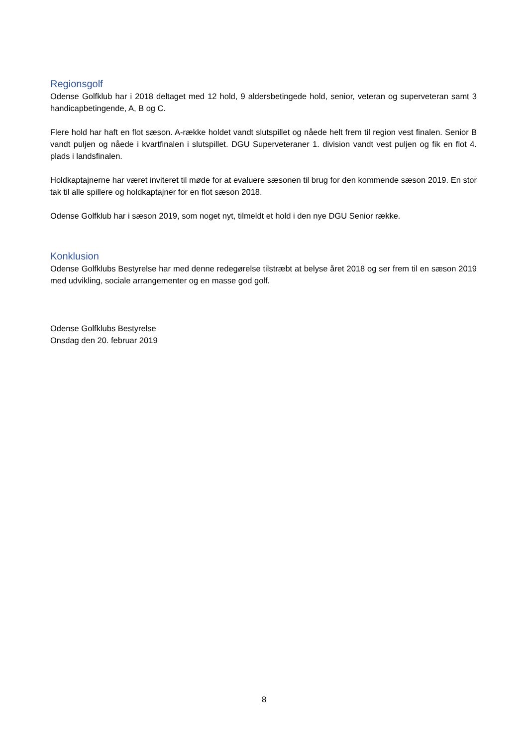Regionsgolf
Odense Golfklub har i 2018 deltaget med 12 hold, 9 aldersbetingede hold, senior, veteran og superveteran samt 3 handicapbetingende, A, B og C.
Flere hold har haft en flot sæson. A-række holdet vandt slutspillet og nåede helt frem til region vest finalen. Senior B vandt puljen og nåede i kvartfinalen i slutspillet. DGU Superveteraner 1. division vandt vest puljen og fik en flot 4. plads i landsfinalen.
Holdkaptajnerne har været inviteret til møde for at evaluere sæsonen til brug for den kommende sæson 2019. En stor tak til alle spillere og holdkaptajner for en flot sæson 2018.
Odense Golfklub har i sæson 2019, som noget nyt, tilmeldt et hold i den nye DGU Senior række.
Konklusion
Odense Golfklubs Bestyrelse har med denne redegørelse tilstræbt at belyse året 2018 og ser frem til en sæson 2019 med udvikling, sociale arrangementer og en masse god golf.
Odense Golfklubs Bestyrelse
Onsdag den 20. februar 2019
8